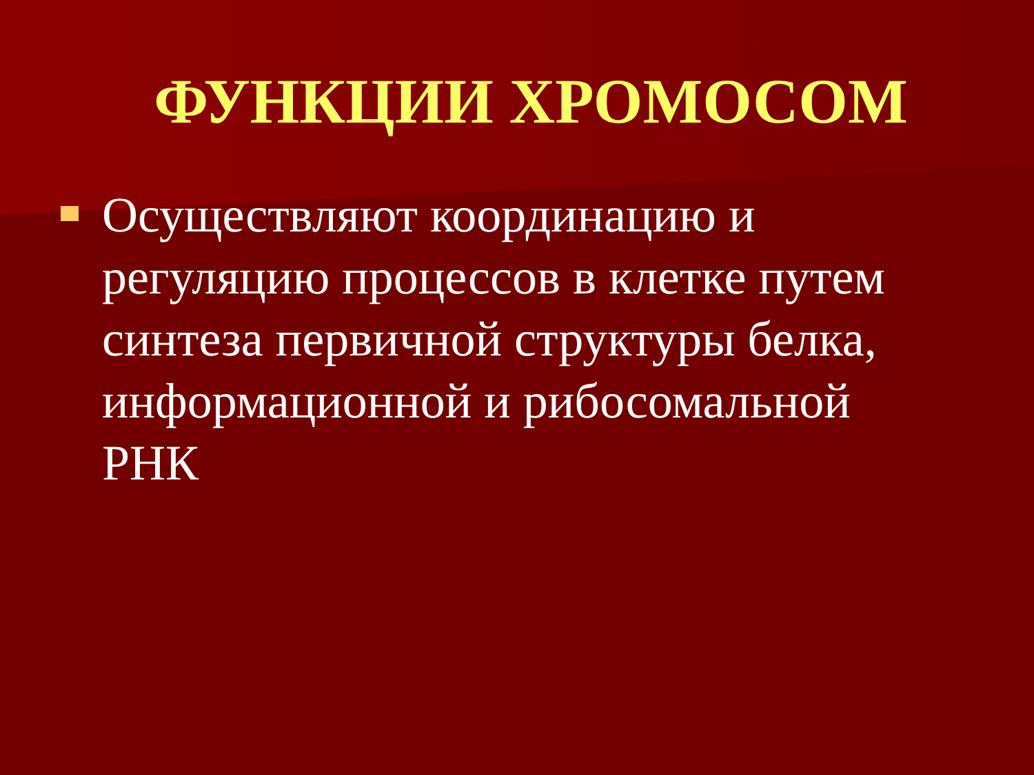ФУНКЦИИ ХРОМОСОМ
Осуществляют координацию и регуляцию процессов в клетке путем синтеза первичной структуры белка, информационной и рибосомальной РНК